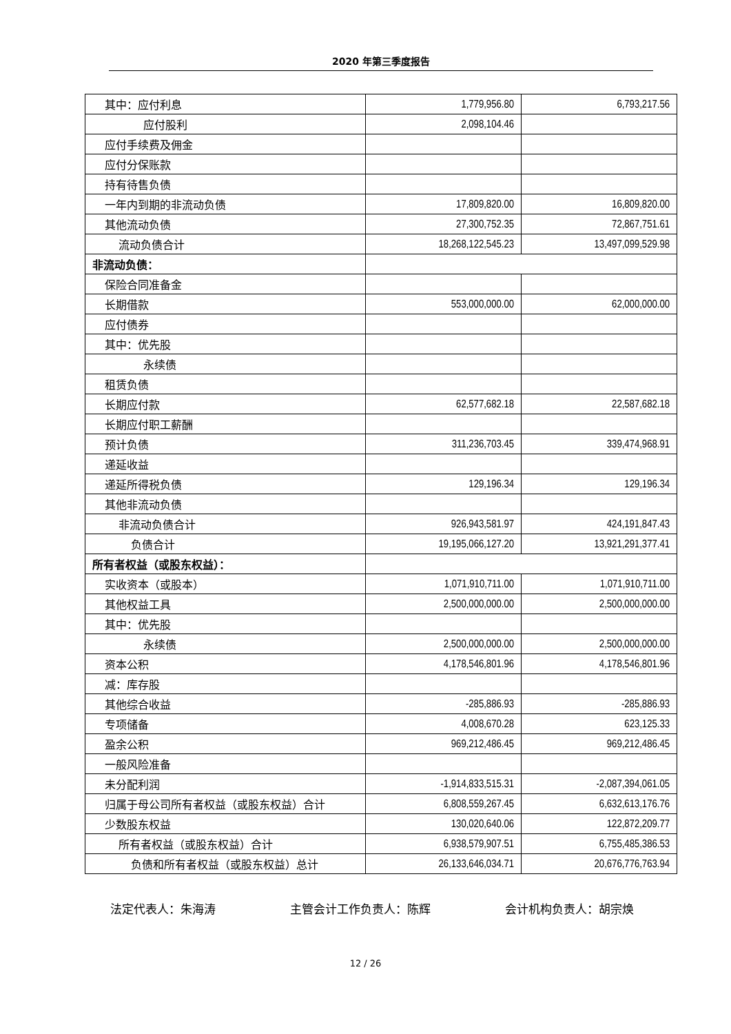2020 年第三季度报告
| 其中：应付利息 | 1,779,956.80 | 6,793,217.56 |
| 应付股利 | 2,098,104.46 | |
| 应付手续费及佣金 | | |
| 应付分保账款 | | |
| 持有待售负债 | | |
| 一年内到期的非流动负债 | 17,809,820.00 | 16,809,820.00 |
| 其他流动负债 | 27,300,752.35 | 72,867,751.61 |
| 流动负债合计 | 18,268,122,545.23 | 13,497,099,529.98 |
| 非流动负债： | | |
| 保险合同准备金 | | |
| 长期借款 | 553,000,000.00 | 62,000,000.00 |
| 应付债券 | | |
| 其中：优先股 | | |
| 永续债 | | |
| 租赁负债 | | |
| 长期应付款 | 62,577,682.18 | 22,587,682.18 |
| 长期应付职工薪酬 | | |
| 预计负债 | 311,236,703.45 | 339,474,968.91 |
| 递延收益 | | |
| 递延所得税负债 | 129,196.34 | 129,196.34 |
| 其他非流动负债 | | |
| 非流动负债合计 | 926,943,581.97 | 424,191,847.43 |
| 负债合计 | 19,195,066,127.20 | 13,921,291,377.41 |
| 所有者权益（或股东权益）： | | |
| 实收资本（或股本） | 1,071,910,711.00 | 1,071,910,711.00 |
| 其他权益工具 | 2,500,000,000.00 | 2,500,000,000.00 |
| 其中：优先股 | | |
| 永续债 | 2,500,000,000.00 | 2,500,000,000.00 |
| 资本公积 | 4,178,546,801.96 | 4,178,546,801.96 |
| 减：库存股 | | |
| 其他综合收益 | -285,886.93 | -285,886.93 |
| 专项储备 | 4,008,670.28 | 623,125.33 |
| 盈余公积 | 969,212,486.45 | 969,212,486.45 |
| 一般风险准备 | | |
| 未分配利润 | -1,914,833,515.31 | -2,087,394,061.05 |
| 归属于母公司所有者权益（或股东权益）合计 | 6,808,559,267.45 | 6,632,613,176.76 |
| 少数股东权益 | 130,020,640.06 | 122,872,209.77 |
| 所有者权益（或股东权益）合计 | 6,938,579,907.51 | 6,755,485,386.53 |
| 负债和所有者权益（或股东权益）总计 | 26,133,646,034.71 | 20,676,776,763.94 |
法定代表人：朱海涛 主管会计工作负责人：陈辉 会计机构负责人：胡宗焕
12 / 26